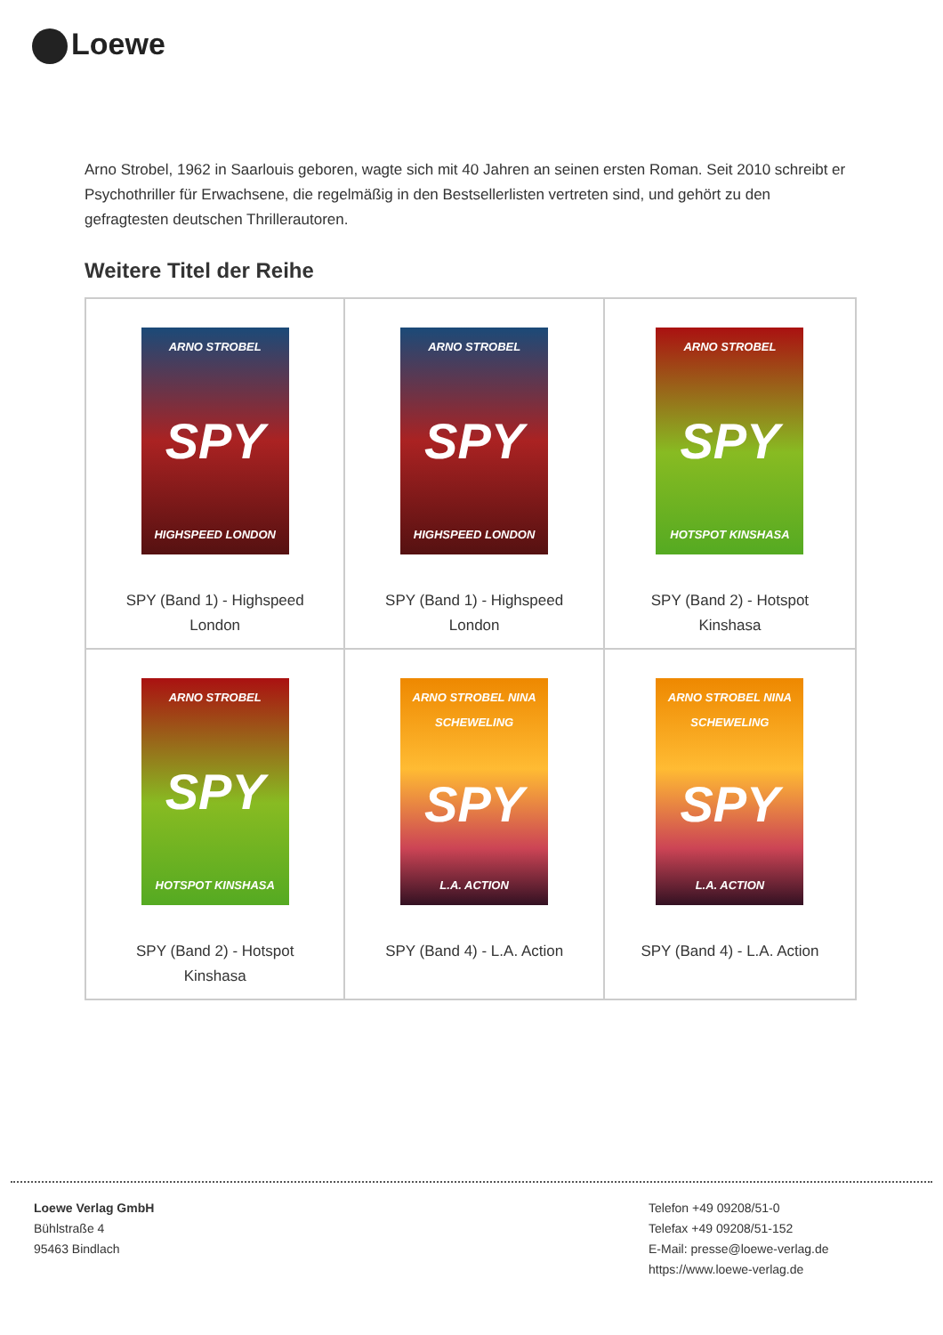Loewe
Arno Strobel, 1962 in Saarlouis geboren, wagte sich mit 40 Jahren an seinen ersten Roman. Seit 2010 schreibt er Psychothriller für Erwachsene, die regelmäßig in den Bestsellerlisten vertreten sind, und gehört zu den gefragtesten deutschen Thrillerautoren.
Weitere Titel der Reihe
| ARNO STROBEL SPY HIGHSPEED LONDON SPY (Band 1) - Highspeed London | ARNO STROBEL SPY HIGHSPEED LONDON SPY (Band 1) - Highspeed London | ARNO STROBEL SPY HOTSPOT KINSHASA SPY (Band 2) - Hotspot Kinshasa |
| ARNO STROBEL SPY HOTSPOT KINSHASA SPY (Band 2) - Hotspot Kinshasa | ARNO STROBEL NINA SCHEWELING SPY L.A. ACTION SPY (Band 4) - L.A. Action | ARNO STROBEL NINA SCHEWELING SPY L.A. ACTION SPY (Band 4) - L.A. Action |
Loewe Verlag GmbH
Bühlstraße 4
95463 Bindlach
Telefon +49 09208/51-0
Telefax +49 09208/51-152
E-Mail: presse@loewe-verlag.de
https://www.loewe-verlag.de